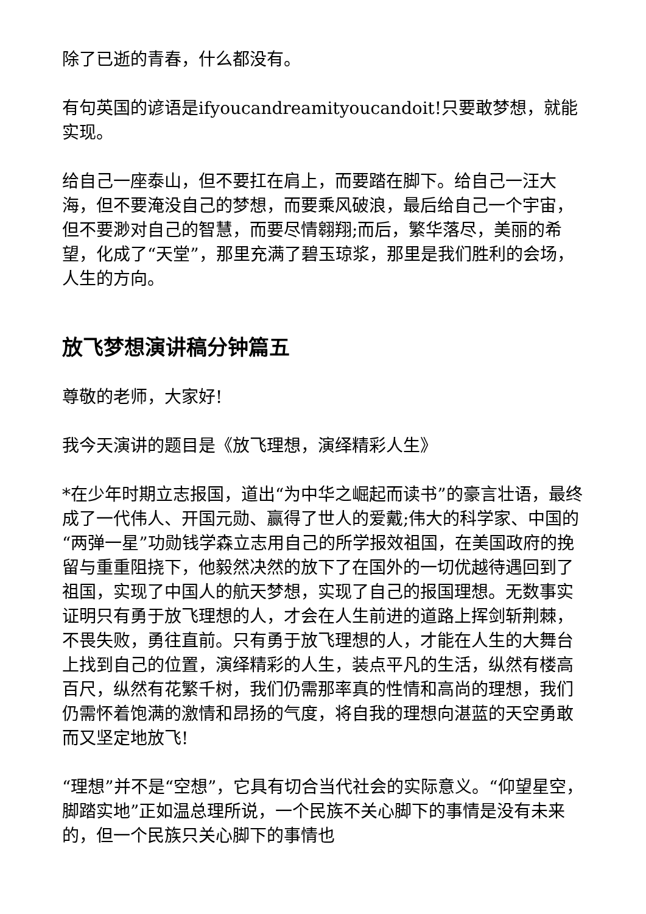除了已逝的青春，什么都没有。
有句英国的谚语是ifyoucandreamityoucandoit!只要敢梦想，就能实现。
给自己一座泰山，但不要扛在肩上，而要踏在脚下。给自己一汪大海，但不要淹没自己的梦想，而要乘风破浪，最后给自己一个宇宙，但不要渺对自己的智慧，而要尽情翱翔;而后，繁华落尽，美丽的希望，化成了“天堂”，那里充满了碧玉琼浆，那里是我们胜利的会场，人生的方向。
放飞梦想演讲稿分钟篇五
尊敬的老师，大家好!
我今天演讲的题目是《放飞理想，演绎精彩人生》
*在少年时期立志报国，道出“为中华之崛起而读书”的豪言壮语，最终成了一代伟人、开国元勋、赢得了世人的爱戴;伟大的科学家、中国的“两弹一星”功勋钱学森立志用自己的所学报效祖国，在美国政府的挽留与重重阻挠下，他毅然决然的放下了在国外的一切优越待遇回到了祖国，实现了中国人的航天梦想，实现了自己的报国理想。无数事实证明只有勇于放飞理想的人，才会在人生前进的道路上挥剑斩荆棘，不畏失败，勇往直前。只有勇于放飞理想的人，才能在人生的大舞台上找到自己的位置，演绎精彩的人生，装点平凡的生活，纵然有楼高百尺，纵然有花繁千树，我们仍需那率真的性情和高尚的理想，我们仍需怀着饱满的激情和昂扬的气度，将自我的理想向湛蓝的天空勇敢而又坚定地放飞!
“理想”并不是“空想”，它具有切合当代社会的实际意义。“仰望星空，脚踏实地”正如温总理所说，一个民族不关心脚下的事情是没有未来的，但一个民族只关心脚下的事情也